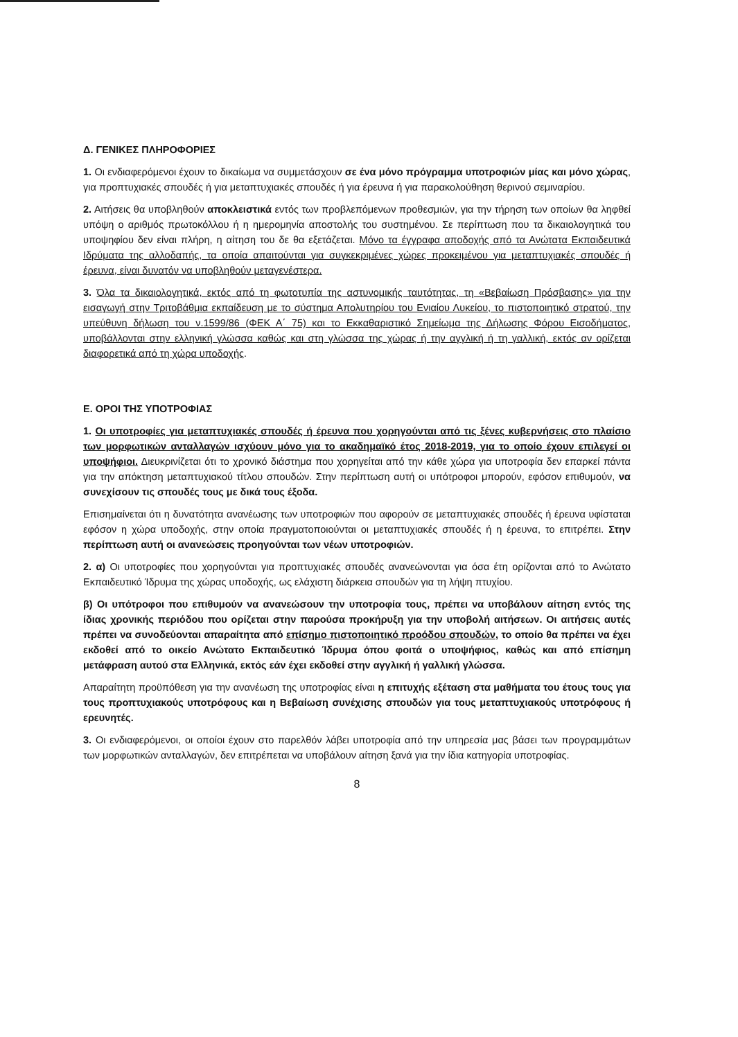Δ. ΓΕΝΙΚΕΣ ΠΛΗΡΟΦΟΡΙΕΣ
1. Οι ενδιαφερόμενοι έχουν το δικαίωμα να συμμετάσχουν σε ένα μόνο πρόγραμμα υποτροφιών μίας και μόνο χώρας, για προπτυχιακές σπουδές ή για μεταπτυχιακές σπουδές ή για έρευνα ή για παρακολούθηση θερινού σεμιναρίου.
2. Αιτήσεις θα υποβληθούν αποκλειστικά εντός των προβλεπόμενων προθεσμιών, για την τήρηση των οποίων θα ληφθεί υπόψη ο αριθμός πρωτοκόλλου ή η ημερομηνία αποστολής του συστημένου. Σε περίπτωση που τα δικαιολογητικά του υποψηφίου δεν είναι πλήρη, η αίτηση του δε θα εξετάζεται. Μόνο τα έγγραφα αποδοχής από τα Ανώτατα Εκπαιδευτικά Ιδρύματα της αλλοδαπής, τα οποία απαιτούνται για συγκεκριμένες χώρες προκειμένου για μεταπτυχιακές σπουδές ή έρευνα, είναι δυνατόν να υποβληθούν μεταγενέστερα.
3. Όλα τα δικαιολογητικά, εκτός από τη φωτοτυπία της αστυνομικής ταυτότητας, τη «Βεβαίωση Πρόσβασης» για την εισαγωγή στην Τριτοβάθμια εκπαίδευση με το σύστημα Απολυτηρίου του Ενιαίου Λυκείου, το πιστοποιητικό στρατού, την υπεύθυνη δήλωση του ν.1599/86 (ΦΕΚ Α΄ 75) και το Εκκαθαριστικό Σημείωμα της Δήλωσης Φόρου Εισοδήματος, υποβάλλονται στην ελληνική γλώσσα καθώς και στη γλώσσα της χώρας ή την αγγλική ή τη γαλλική, εκτός αν ορίζεται διαφορετικά από τη χώρα υποδοχής.
Ε. ΟΡΟΙ ΤΗΣ ΥΠΟΤΡΟΦΙΑΣ
1. Οι υποτροφίες για μεταπτυχιακές σπουδές ή έρευνα που χορηγούνται από τις ξένες κυβερνήσεις στο πλαίσιο των μορφωτικών ανταλλαγών ισχύουν μόνο για το ακαδημαϊκό έτος 2018-2019, για το οποίο έχουν επιλεγεί οι υποψήφιοι. Διευκρινίζεται ότι το χρονικό διάστημα που χορηγείται από την κάθε χώρα για υποτροφία δεν επαρκεί πάντα για την απόκτηση μεταπτυχιακού τίτλου σπουδών. Στην περίπτωση αυτή οι υπότροφοι μπορούν, εφόσον επιθυμούν, να συνεχίσουν τις σπουδές τους με δικά τους έξοδα.
Επισημαίνεται ότι η δυνατότητα ανανέωσης των υποτροφιών που αφορούν σε μεταπτυχιακές σπουδές ή έρευνα υφίσταται εφόσον η χώρα υποδοχής, στην οποία πραγματοποιούνται οι μεταπτυχιακές σπουδές ή η έρευνα, το επιτρέπει. Στην περίπτωση αυτή οι ανανεώσεις προηγούνται των νέων υποτροφιών.
2. α) Οι υποτροφίες που χορηγούνται για προπτυχιακές σπουδές ανανεώνονται για όσα έτη ορίζονται από το Ανώτατο Εκπαιδευτικό Ίδρυμα της χώρας υποδοχής, ως ελάχιστη διάρκεια σπουδών για τη λήψη πτυχίου.
β) Οι υπότροφοι που επιθυμούν να ανανεώσουν την υποτροφία τους, πρέπει να υποβάλουν αίτηση εντός της ίδιας χρονικής περιόδου που ορίζεται στην παρούσα προκήρυξη για την υποβολή αιτήσεων. Οι αιτήσεις αυτές πρέπει να συνοδεύονται απαραίτητα από επίσημο πιστοποιητικό προόδου σπουδών, το οποίο θα πρέπει να έχει εκδοθεί από το οικείο Ανώτατο Εκπαιδευτικό Ίδρυμα όπου φοιτά ο υποψήφιος, καθώς και από επίσημη μετάφραση αυτού στα Ελληνικά, εκτός εάν έχει εκδοθεί στην αγγλική ή γαλλική γλώσσα.
Απαραίτητη προϋπόθεση για την ανανέωση της υποτροφίας είναι η επιτυχής εξέταση στα μαθήματα του έτους τους για τους προπτυχιακούς υποτρόφους και η Βεβαίωση συνέχισης σπουδών για τους μεταπτυχιακούς υποτρόφους ή ερευνητές.
3. Οι ενδιαφερόμενοι, οι οποίοι έχουν στο παρελθόν λάβει υποτροφία από την υπηρεσία μας βάσει των προγραμμάτων των μορφωτικών ανταλλαγών, δεν επιτρέπεται να υποβάλουν αίτηση ξανά για την ίδια κατηγορία υποτροφίας.
8